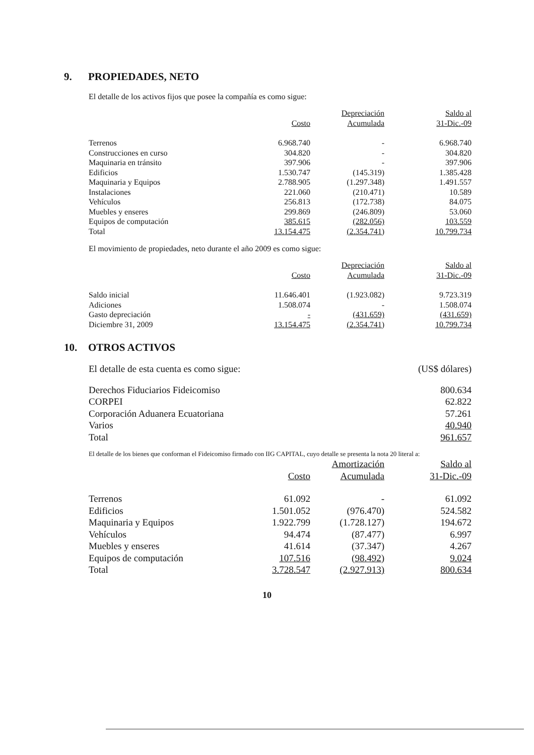9. PROPIEDADES, NETO
El detalle de los activos fijos que posee la compañía es como sigue:
| | | Depreciación | Saldo al |
| --- | --- | --- | --- |
| | Costo | Acumulada | 31-Dic.-09 |
| Terrenos | 6.968.740 | - | 6.968.740 |
| Construcciones en curso | 304.820 | - | 304.820 |
| Maquinaria en tránsito | 397.906 | - | 397.906 |
| Edificios | 1.530.747 | (145.319) | 1.385.428 |
| Maquinaria y Equipos | 2.788.905 | (1.297.348) | 1.491.557 |
| Instalaciones | 221.060 | (210.471) | 10.589 |
| Vehículos | 256.813 | (172.738) | 84.075 |
| Muebles y enseres | 299.869 | (246.809) | 53.060 |
| Equipos de computación | 385.615 | (282.056) | 103.559 |
| Total | 13.154.475 | (2.354.741) | 10.799.734 |
El movimiento de propiedades, neto durante el año 2009 es como sigue:
| | | Depreciación | Saldo al |
| --- | --- | --- | --- |
| | Costo | Acumulada | 31-Dic.-09 |
| Saldo inicial | 11.646.401 | (1.923.082) | 9.723.319 |
| Adiciones | 1.508.074 | - | 1.508.074 |
| Gasto depreciación | - | (431.659) | (431.659) |
| Diciembre 31, 2009 | 13.154.475 | (2.354.741) | 10.799.734 |
10. OTROS ACTIVOS
| El detalle de esta cuenta es como sigue: | (US$ dólares) |
| Derechos Fiduciarios Fideicomiso | 800.634 |
| CORPEI | 62.822 |
| Corporación Aduanera Ecuatoriana | 57.261 |
| Varios | 40.940 |
| Total | 961.657 |
El detalle de los bienes que conforman el Fideicomiso firmado con IIG CAPITAL, cuyo detalle se presenta la nota 20 literal a:
| | | Amortización | Saldo al |
| --- | --- | --- | --- |
| | Costo | Acumulada | 31-Dic.-09 |
| Terrenos | 61.092 | - | 61.092 |
| Edificios | 1.501.052 | (976.470) | 524.582 |
| Maquinaria y Equipos | 1.922.799 | (1.728.127) | 194.672 |
| Vehículos | 94.474 | (87.477) | 6.997 |
| Muebles y enseres | 41.614 | (37.347) | 4.267 |
| Equipos de computación | 107.516 | (98.492) | 9.024 |
| Total | 3.728.547 | (2.927.913) | 800.634 |
10